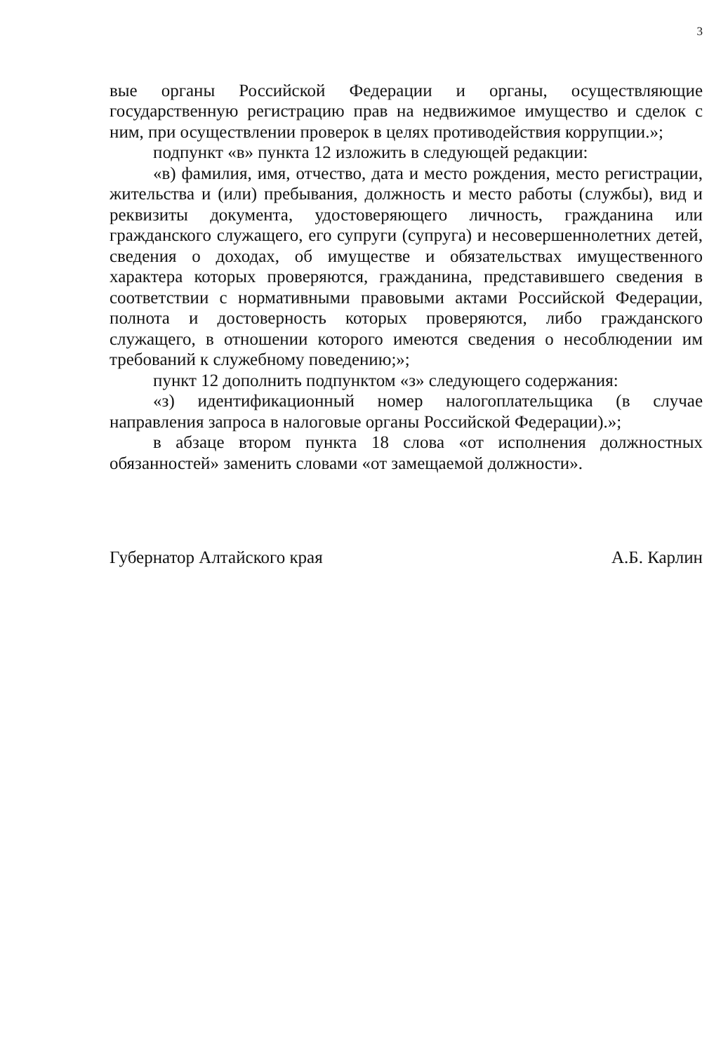3
вые органы Российской Федерации и органы, осуществляющие государственную регистрацию прав на недвижимое имущество и сделок с ним, при осуществлении проверок в целях противодействия коррупции.»;
подпункт «в» пункта 12 изложить в следующей редакции:
«в) фамилия, имя, отчество, дата и место рождения, место регистрации, жительства и (или) пребывания, должность и место работы (службы), вид и реквизиты документа, удостоверяющего личность, гражданина или гражданского служащего, его супруги (супруга) и несовершеннолетних детей, сведения о доходах, об имуществе и обязательствах имущественного характера которых проверяются, гражданина, представившего сведения в соответствии с нормативными правовыми актами Российской Федерации, полнота и достоверность которых проверяются, либо гражданского служащего, в отношении которого имеются сведения о несоблюдении им требований к служебному поведению;»;
пункт 12 дополнить подпунктом «з» следующего содержания:
«з) идентификационный номер налогоплательщика (в случае направления запроса в налоговые органы Российской Федерации).»;
в абзаце втором пункта 18 слова «от исполнения должностных обязанностей» заменить словами «от замещаемой должности».
Губернатор Алтайского края А.Б. Карлин